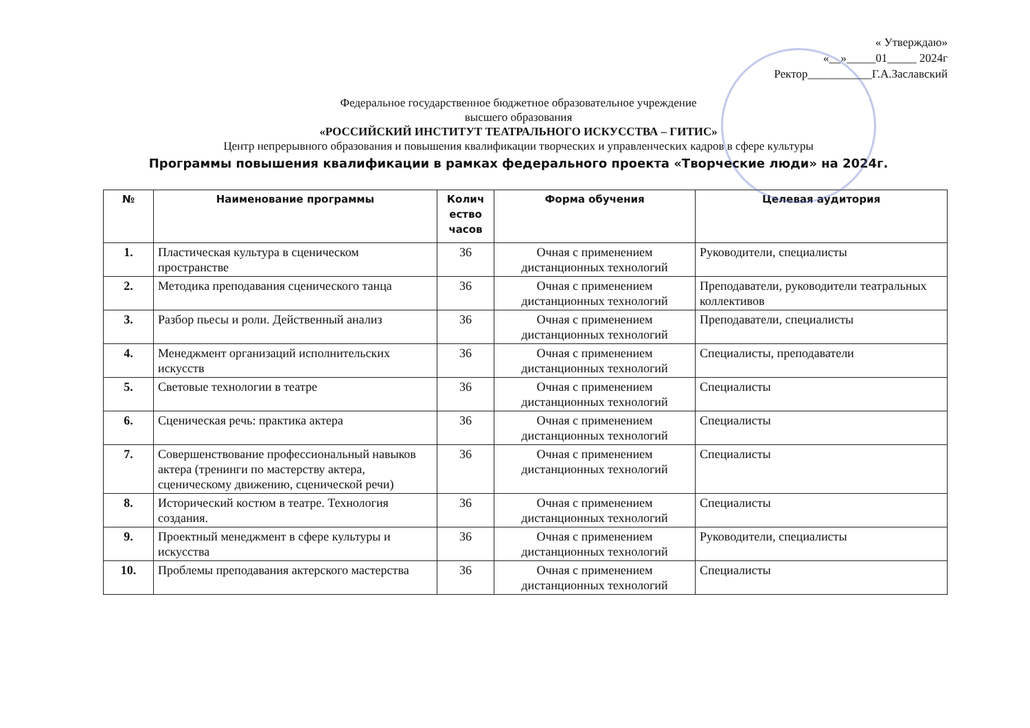« Утверждаю»
«__»_____01_____ 2024г
Ректор___________Г.А.Заславский
Федеральное государственное бюджетное образовательное учреждение
высшего образования
«РОССИЙСКИЙ ИНСТИТУТ ТЕАТРАЛЬНОГО ИСКУССТВА – ГИТИС»
Центр непрерывного образования и повышения квалификации творческих и управленческих кадров в сфере культуры
Программы повышения квалификации в рамках федерального проекта «Творческие люди» на 2024г.
| № | Наименование программы | Колич ество часов | Форма обучения | Целевая аудитория |
| --- | --- | --- | --- | --- |
| 1. | Пластическая культура в сценическом пространстве | 36 | Очная с применением дистанционных технологий | Руководители, специалисты |
| 2. | Методика преподавания сценического танца | 36 | Очная с применением дистанционных технологий | Преподаватели, руководители театральных коллективов |
| 3. | Разбор пьесы и роли. Действенный анализ | 36 | Очная с применением дистанционных технологий | Преподаватели, специалисты |
| 4. | Менеджмент организаций исполнительских искусств | 36 | Очная с применением дистанционных технологий | Специалисты, преподаватели |
| 5. | Световые технологии в театре | 36 | Очная с применением дистанционных технологий | Специалисты |
| 6. | Сценическая речь: практика актера | 36 | Очная с применением дистанционных технологий | Специалисты |
| 7. | Совершенствование профессиональный навыков актера (тренинги по мастерству актера, сценическому движению, сценической речи) | 36 | Очная с применением дистанционных технологий | Специалисты |
| 8. | Исторический костюм в театре. Технология создания. | 36 | Очная с применением дистанционных технологий | Специалисты |
| 9. | Проектный менеджмент в сфере культуры и искусства | 36 | Очная с применением дистанционных технологий | Руководители, специалисты |
| 10. | Проблемы преподавания актерского мастерства | 36 | Очная с применением дистанционных технологий | Специалисты |